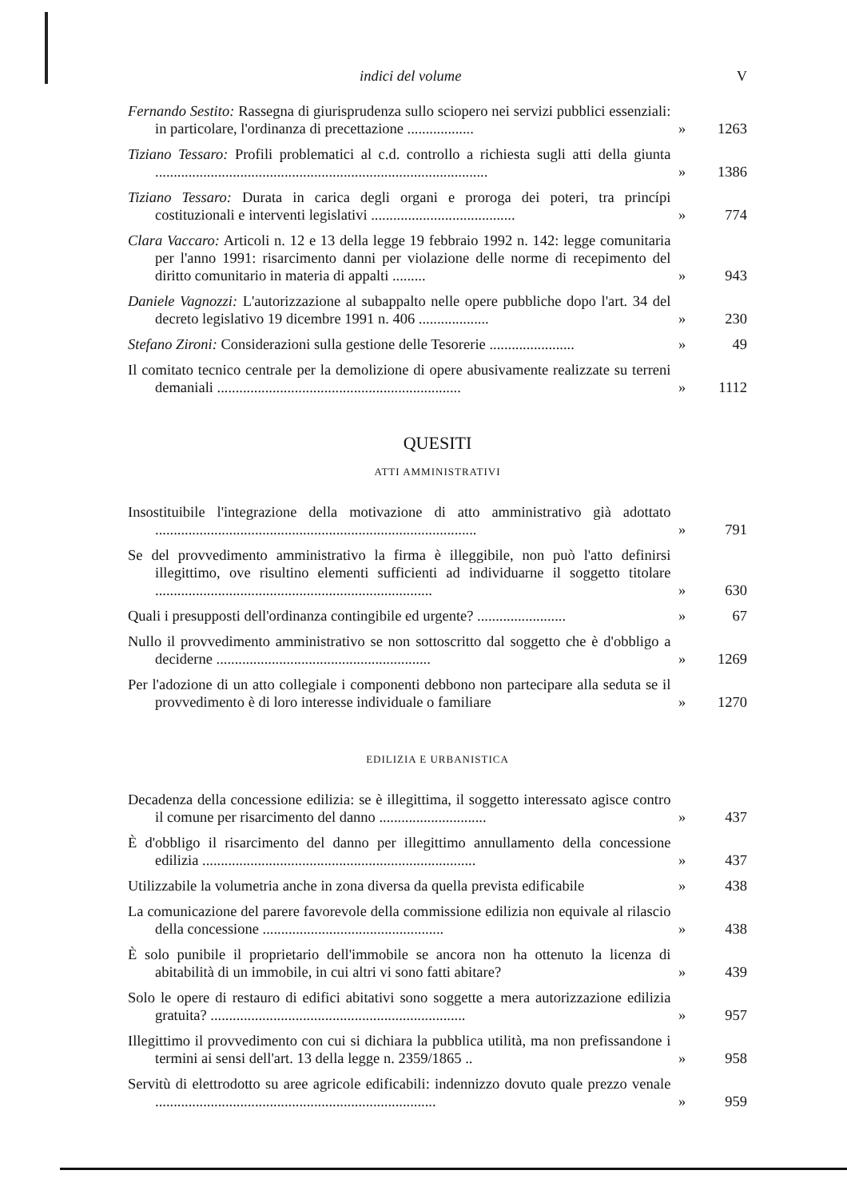indici del volume V
Fernando Sestito: Rassegna di giurisprudenza sullo sciopero nei servizi pubblici essenziali: in particolare, l'ordinanza di precettazione ..................
» 1263
Tiziano Tessaro: Profili problematici al c.d. controllo a richiesta sugli atti della giunta ..........................................................................................
» 1386
Tiziano Tessaro: Durata in carica degli organi e proroga dei poteri, tra princípi costituzionali e interventi legislativi .......................................
» 774
Clara Vaccaro: Articoli n. 12 e 13 della legge 19 febbraio 1992 n. 142: legge comunitaria per l'anno 1991: risarcimento danni per violazione delle norme di recepimento del diritto comunitario in materia di appalti .........
» 943
Daniele Vagnozzi: L'autorizzazione al subappalto nelle opere pubbliche dopo l'art. 34 del decreto legislativo 19 dicembre 1991 n. 406 ...................
» 230
Stefano Zironi: Considerazioni sulla gestione delle Tesorerie .......................
» 49
Il comitato tecnico centrale per la demolizione di opere abusivamente realizzate su terreni demaniali ..................................................................
» 1112
QUESITI
ATTI AMMINISTRATIVI
Insostituibile l'integrazione della motivazione di atto amministrativo già adottato .......................................................................................
» 791
Se del provvedimento amministrativo la firma è illeggibile, non può l'atto definirsi illegittimo, ove risultino elementi sufficienti ad individuarne il soggetto titolare ...........................................................................
» 630
Quali i presupposti dell'ordinanza contingibile ed urgente? ........................
» 67
Nullo il provvedimento amministrativo se non sottoscritto dal soggetto che è d'obbligo a deciderne ..........................................................
» 1269
Per l'adozione di un atto collegiale i componenti debbono non partecipare alla seduta se il provvedimento è di loro interesse individuale o familiare
» 1270
EDILIZIA E URBANISTICA
Decadenza della concessione edilizia: se è illegittima, il soggetto interessato agisce contro il comune per risarcimento del danno .............................
» 437
È d'obbligo il risarcimento del danno per illegittimo annullamento della concessione edilizia ..........................................................................
» 437
Utilizzabile la volumetria anche in zona diversa da quella prevista edificabile
» 438
La comunicazione del parere favorevole della commissione edilizia non equivale al rilascio della concessione .................................................
» 438
È solo punibile il proprietario dell'immobile se ancora non ha ottenuto la licenza di abitabilità di un immobile, in cui altri vi sono fatti abitare?
» 439
Solo le opere di restauro di edifici abitativi sono soggette a mera autorizzazione edilizia gratuita? .....................................................................
» 957
Illegittimo il provvedimento con cui si dichiara la pubblica utilità, ma non prefissandone i termini ai sensi dell'art. 13 della legge n. 2359/1865 ..
» 958
Servitù di elettrodotto su aree agricole edificabili: indennizzo dovuto quale prezzo venale ............................................................................
» 959